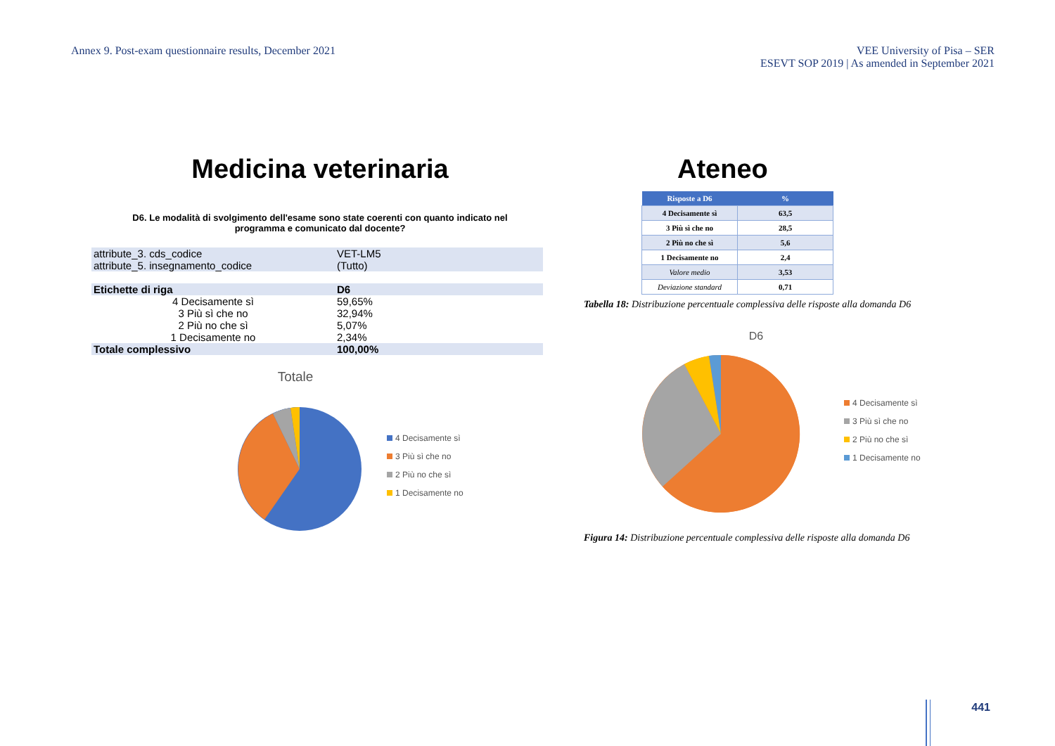Annex 9. Post-exam questionnaire results, December 2021
VEE University of Pisa – SER
ESEVT SOP 2019 | As amended in September 2021
Medicina veterinaria
D6. Le modalità di svolgimento dell'esame sono state coerenti con quanto indicato nel
programma e comunicato dal docente?
| attribute_3. cds_codice | VET-LM5 |
| attribute_5. insegnamento_codice | (Tutto) |
| Etichette di riga | D6 |
| 4 Decisamente sì | 59,65% |
| 3 Più sì che no | 32,94% |
| 2 Più no che sì | 5,07% |
| 1 Decisamente no | 2,34% |
| Totale complessivo | 100,00% |
Totale
4 Decisamente sì
3 Più sì che no
2 Più no che sì
1 Decisamente no
Ateneo
| Risposte a D6 | % |
| --- | --- |
| 4 Decisamente sì | 63,5 |
| 3 Più sì che no | 28,5 |
| 2 Più no che sì | 5,6 |
| 1 Decisamente no | 2,4 |
| Valore medio | 3,53 |
| Deviazione standard | 0,71 |
Tabella 18: Distribuzione percentuale complessiva delle risposte alla domanda D6
D6
4 Decisamente sì
3 Più sì che no
2 Più no che sì
1 Decisamente no
Figura 14: Distribuzione percentuale complessiva delle risposte alla domanda D6
441